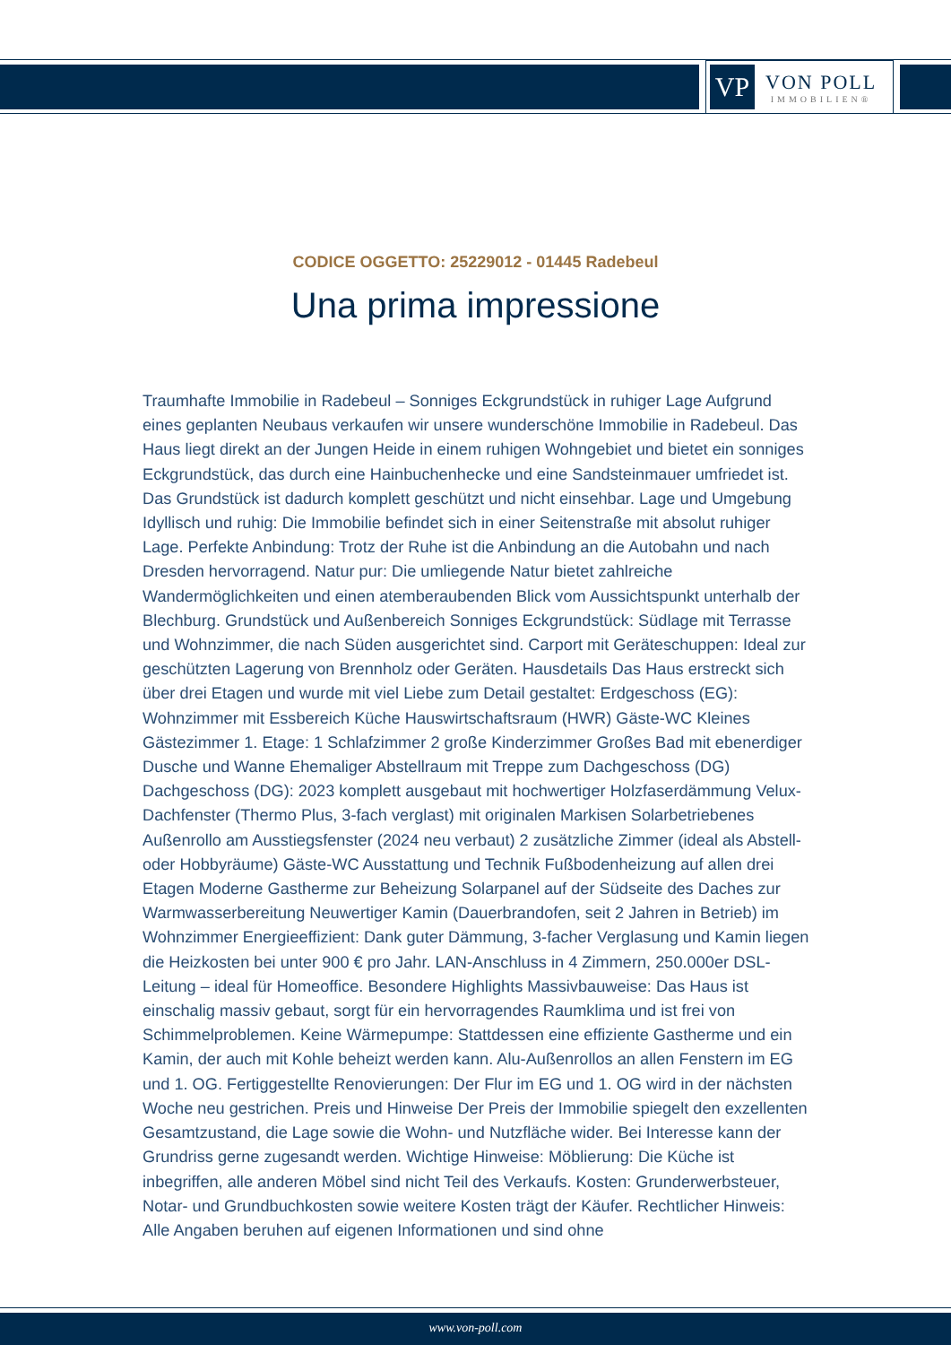VP
VON POLL
IMMOBILIEN®
CODICE OGGETTO: 25229012 - 01445 Radebeul
Una prima impressione
Traumhafte Immobilie in Radebeul – Sonniges Eckgrundstück in ruhiger Lage Aufgrund eines geplanten Neubaus verkaufen wir unsere wunderschöne Immobilie in Radebeul. Das Haus liegt direkt an der Jungen Heide in einem ruhigen Wohngebiet und bietet ein sonniges Eckgrundstück, das durch eine Hainbuchenhecke und eine Sandsteinmauer umfriedet ist. Das Grundstück ist dadurch komplett geschützt und nicht einsehbar. Lage und Umgebung Idyllisch und ruhig: Die Immobilie befindet sich in einer Seitenstraße mit absolut ruhiger Lage. Perfekte Anbindung: Trotz der Ruhe ist die Anbindung an die Autobahn und nach Dresden hervorragend. Natur pur: Die umliegende Natur bietet zahlreiche Wandermöglichkeiten und einen atemberaubenden Blick vom Aussichtspunkt unterhalb der Blechburg. Grundstück und Außenbereich Sonniges Eckgrundstück: Südlage mit Terrasse und Wohnzimmer, die nach Süden ausgerichtet sind. Carport mit Geräteschuppen: Ideal zur geschützten Lagerung von Brennholz oder Geräten. Hausdetails Das Haus erstreckt sich über drei Etagen und wurde mit viel Liebe zum Detail gestaltet: Erdgeschoss (EG): Wohnzimmer mit Essbereich Küche Hauswirtschaftsraum (HWR) Gäste-WC Kleines Gästezimmer 1. Etage: 1 Schlafzimmer 2 große Kinderzimmer Großes Bad mit ebenerdiger Dusche und Wanne Ehemaliger Abstellraum mit Treppe zum Dachgeschoss (DG) Dachgeschoss (DG): 2023 komplett ausgebaut mit hochwertiger Holzfaserdämmung Velux-Dachfenster (Thermo Plus, 3-fach verglast) mit originalen Markisen Solarbetriebenes Außenrollo am Ausstiegsfenster (2024 neu verbaut) 2 zusätzliche Zimmer (ideal als Abstell- oder Hobbyräume) Gäste-WC Ausstattung und Technik Fußbodenheizung auf allen drei Etagen Moderne Gastherme zur Beheizung Solarpanel auf der Südseite des Daches zur Warmwasserbereitung Neuwertiger Kamin (Dauerbrandofen, seit 2 Jahren in Betrieb) im Wohnzimmer Energieeffizient: Dank guter Dämmung, 3-facher Verglasung und Kamin liegen die Heizkosten bei unter 900 € pro Jahr. LAN-Anschluss in 4 Zimmern, 250.000er DSL-Leitung – ideal für Homeoffice. Besondere Highlights Massivbauweise: Das Haus ist einschalig massiv gebaut, sorgt für ein hervorragendes Raumklima und ist frei von Schimmelproblemen. Keine Wärmepumpe: Stattdessen eine effiziente Gastherme und ein Kamin, der auch mit Kohle beheizt werden kann. Alu-Außenrollos an allen Fenstern im EG und 1. OG. Fertiggestellte Renovierungen: Der Flur im EG und 1. OG wird in der nächsten Woche neu gestrichen. Preis und Hinweise Der Preis der Immobilie spiegelt den exzellenten Gesamtzustand, die Lage sowie die Wohn- und Nutzfläche wider. Bei Interesse kann der Grundriss gerne zugesandt werden. Wichtige Hinweise: Möblierung: Die Küche ist inbegriffen, alle anderen Möbel sind nicht Teil des Verkaufs. Kosten: Grunderwerbsteuer, Notar- und Grundbuchkosten sowie weitere Kosten trägt der Käufer. Rechtlicher Hinweis: Alle Angaben beruhen auf eigenen Informationen und sind ohne
www.von-poll.com